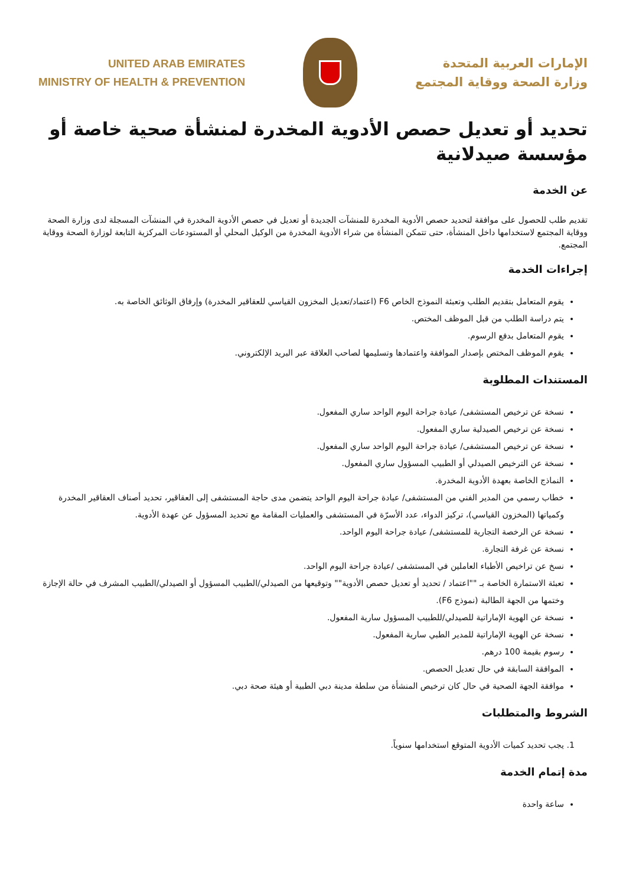UNITED ARAB EMIRATES
MINISTRY OF HEALTH & PREVENTION
الإمارات العربية المتحدة
وزارة الصحة ووقاية المجتمع
تحديد أو تعديل حصص الأدوية المخدرة لمنشأة صحية خاصة أو مؤسسة صيدلانية
عن الخدمة
تقديم طلب للحصول على موافقة لتحديد حصص الأدوية المخدرة للمنشآت الجديدة أو تعديل في حصص الأدوية المخدرة في المنشآت المسجلة لدى وزارة الصحة ووقاية المجتمع لاستخدامها داخل المنشأة، حتى تتمكن المنشأة من شراء الأدوية المخدرة من الوكيل المحلي أو المستودعات المركزية التابعة لوزارة الصحة ووقاية المجتمع.
إجراءات الخدمة
يقوم المتعامل بتقديم الطلب وتعبئة النموذج الخاص F6 (اعتماد/تعديل المخزون القياسي للعقاقير المخدرة) وإرفاق الوثائق الخاصة به.
يتم دراسة الطلب من قبل الموظف المختص.
يقوم المتعامل بدفع الرسوم.
يقوم الموظف المختص بإصدار الموافقة واعتمادها وتسليمها لصاحب العلاقة عبر البريد الإلكتروني.
المستندات المطلوبة
نسخة عن ترخيص المستشفى/ عيادة جراحة اليوم الواحد ساري المفعول.
نسخة عن ترخيص الصيدلية ساري المفعول.
نسخة عن ترخيص المستشفى/ عيادة جراحة اليوم الواحد ساري المفعول.
نسخة عن الترخيص الصيدلي أو الطبيب المسؤول ساري المفعول.
النماذج الخاصة بعهدة الأدوية المخدرة.
خطاب رسمي من المدير الفني من المستشفى/ عيادة جراحة اليوم الواحد يتضمن مدى حاجة المستشفى إلى العقاقير، تحديد أصناف العقاقير المخدرة وكمياتها (المخزون القياسي)، تركيز الدواء، عدد الأسرّة في المستشفى والعمليات المقامة مع تحديد المسؤول عن عهدة الأدوية.
نسخة عن الرخصة التجارية للمستشفى/ عيادة جراحة اليوم الواحد.
نسخة عن غرفة التجارة.
نسخ عن تراخيص الأطباء العاملين في المستشفى /عيادة جراحة اليوم الواحد.
تعبئة الاستمارة الخاصة بـ ""اعتماد / تحديد أو تعديل حصص الأدوية"" وتوقيعها من الصيدلي/الطبيب المسؤول أو الصيدلي/الطبيب المشرف في حالة الإجازة وختمها من الجهة الطالبة (نموذج F6).
نسخة عن الهوية الإماراتية للصيدلي/للطبيب المسؤول سارية المفعول.
نسخة عن الهوية الإماراتية للمدير الطبي سارية المفعول.
رسوم بقيمة 100 درهم.
الموافقة السابقة في حال تعديل الحصص.
موافقة الجهة الصحية في حال كان ترخيص المنشأة من سلطة مدينة دبي الطبية أو هيئة صحة دبي.
الشروط والمتطلبات
1. يجب تحديد كميات الأدوية المتوقع استخدامها سنوياً.
مدة إتمام الخدمة
ساعة واحدة